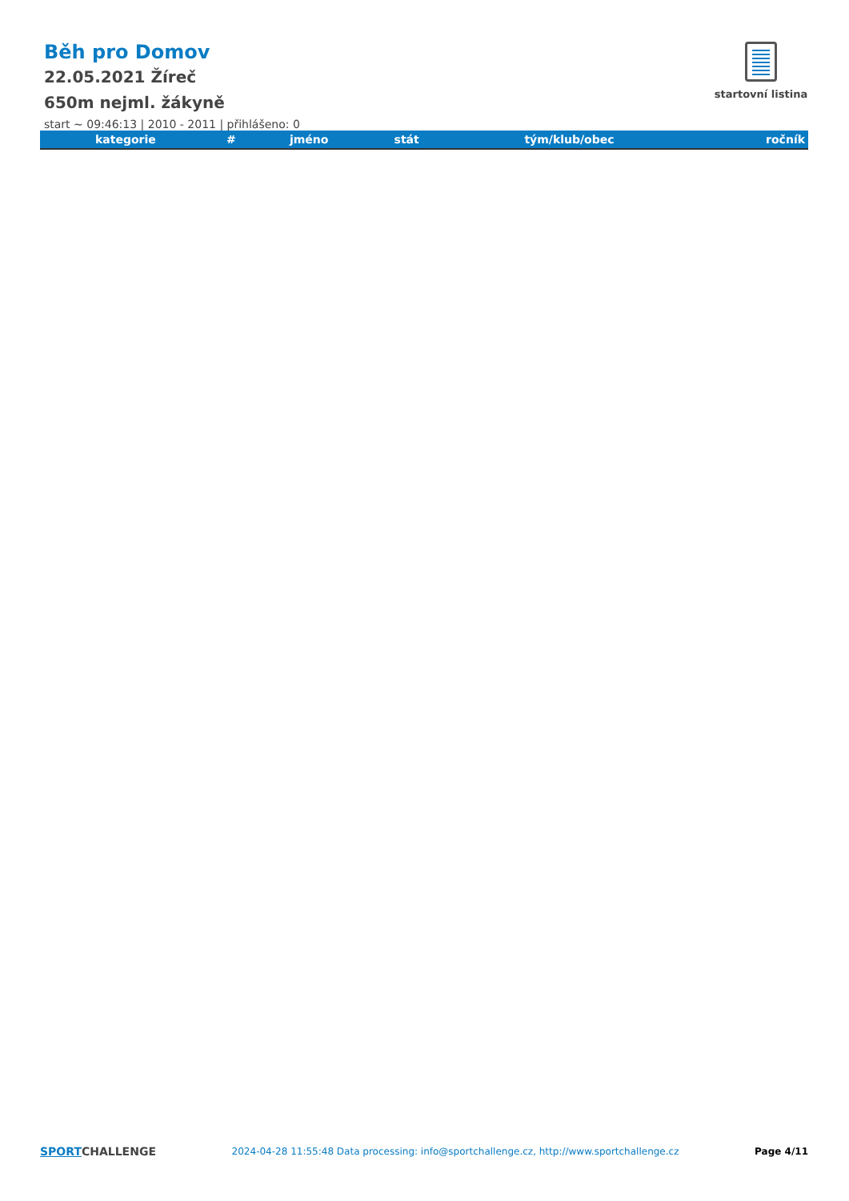startovní listina
Běh pro Domov
22.05.2021 Žíreč
650m nejml. žákyně
start ~ 09:46:13 | 2010 - 2011 | přihlášeno: 0
| kategorie | # | jméno | stát | tým/klub/obec | ročník |
| --- | --- | --- | --- | --- | --- |
SPORTCHALLENGE 2024-04-28 11:55:48 Data processing: info@sportchallenge.cz, http://www.sportchallenge.cz Page 4/11